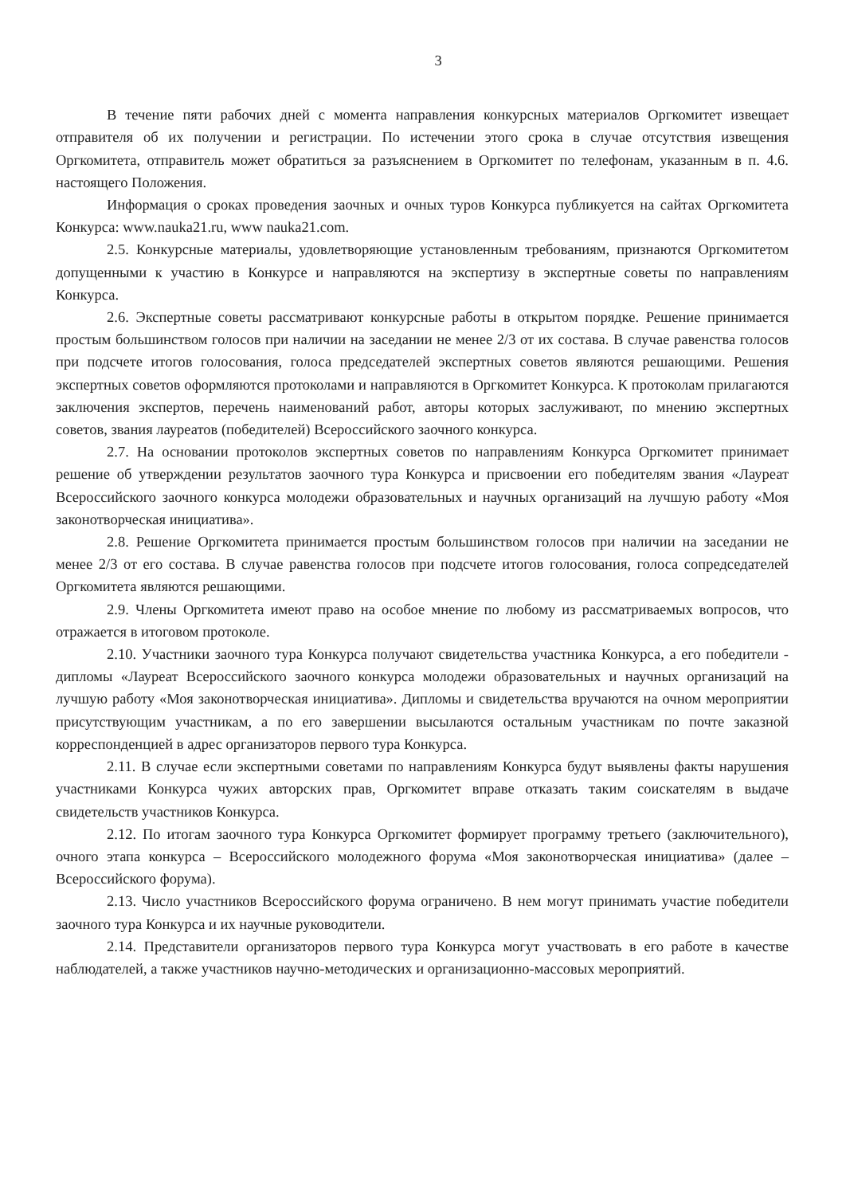3
В течение пяти рабочих дней с момента направления конкурсных материалов Оргкомитет извещает отправителя об их получении и регистрации. По истечении этого срока в случае отсутствия извещения Оргкомитета, отправитель может обратиться за разъяснением в Оргкомитет по телефонам, указанным в п. 4.6. настоящего Положения.
Информация о сроках проведения заочных и очных туров Конкурса публикуется на сайтах Оргкомитета Конкурса: www.nauka21.ru, www nauka21.com.
2.5. Конкурсные материалы, удовлетворяющие установленным требованиям, признаются Оргкомитетом допущенными к участию в Конкурсе и направляются на экспертизу в экспертные советы по направлениям Конкурса.
2.6. Экспертные советы рассматривают конкурсные работы в открытом порядке. Решение принимается простым большинством голосов при наличии на заседании не менее 2/3 от их состава. В случае равенства голосов при подсчете итогов голосования, голоса председателей экспертных советов являются решающими. Решения экспертных советов оформляются протоколами и направляются в Оргкомитет Конкурса. К протоколам прилагаются заключения экспертов, перечень наименований работ, авторы которых заслуживают, по мнению экспертных советов, звания лауреатов (победителей) Всероссийского заочного конкурса.
2.7. На основании протоколов экспертных советов по направлениям Конкурса Оргкомитет принимает решение об утверждении результатов заочного тура Конкурса и присвоении его победителям звания «Лауреат Всероссийского заочного конкурса молодежи образовательных и научных организаций на лучшую работу «Моя законотворческая инициатива».
2.8. Решение Оргкомитета принимается простым большинством голосов при наличии на заседании не менее 2/3 от его состава. В случае равенства голосов при подсчете итогов голосования, голоса сопредседателей Оргкомитета являются решающими.
2.9. Члены Оргкомитета имеют право на особое мнение по любому из рассматриваемых вопросов, что отражается в итоговом протоколе.
2.10. Участники заочного тура Конкурса получают свидетельства участника Конкурса, а его победители - дипломы «Лауреат Всероссийского заочного конкурса молодежи образовательных и научных организаций на лучшую работу «Моя законотворческая инициатива». Дипломы и свидетельства вручаются на очном мероприятии присутствующим участникам, а по его завершении высылаются остальным участникам по почте заказной корреспонденцией в адрес организаторов первого тура Конкурса.
2.11. В случае если экспертными советами по направлениям Конкурса будут выявлены факты нарушения участниками Конкурса чужих авторских прав, Оргкомитет вправе отказать таким соискателям в выдаче свидетельств участников Конкурса.
2.12. По итогам заочного тура Конкурса Оргкомитет формирует программу третьего (заключительного), очного этапа конкурса – Всероссийского молодежного форума «Моя законотворческая инициатива» (далее – Всероссийского форума).
2.13. Число участников Всероссийского форума ограничено. В нем могут принимать участие победители заочного тура Конкурса и их научные руководители.
2.14. Представители организаторов первого тура Конкурса могут участвовать в его работе в качестве наблюдателей, а также участников научно-методических и организационно-массовых мероприятий.